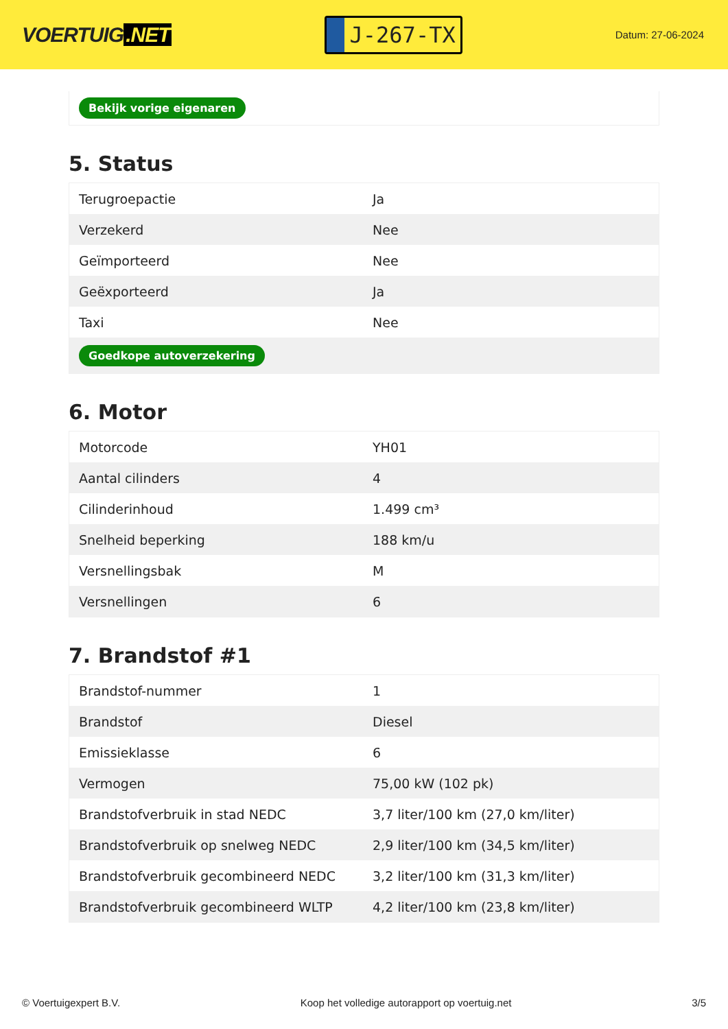VOERTUIG.NET
J-267-TX
Datum: 27-06-2024
Bekijk vorige eigenaren
5. Status
| Terugroepactie | Ja |
| Verzekerd | Nee |
| Geïmporteerd | Nee |
| Geëxporteerd | Ja |
| Taxi | Nee |
| Goedkope autoverzekering | |
6. Motor
| Motorcode | YH01 |
| Aantal cilinders | 4 |
| Cilinderinhoud | 1.499 cm³ |
| Snelheid beperking | 188 km/u |
| Versnellingsbak | M |
| Versnellingen | 6 |
7. Brandstof #1
| Brandstof-nummer | 1 |
| Brandstof | Diesel |
| Emissieklasse | 6 |
| Vermogen | 75,00 kW (102 pk) |
| Brandstofverbruik in stad NEDC | 3,7 liter/100 km (27,0 km/liter) |
| Brandstofverbruik op snelweg NEDC | 2,9 liter/100 km (34,5 km/liter) |
| Brandstofverbruik gecombineerd NEDC | 3,2 liter/100 km (31,3 km/liter) |
| Brandstofverbruik gecombineerd WLTP | 4,2 liter/100 km (23,8 km/liter) |
© Voertuigexpert B.V. Koop het volledige autorapport op voertuig.net 3/5